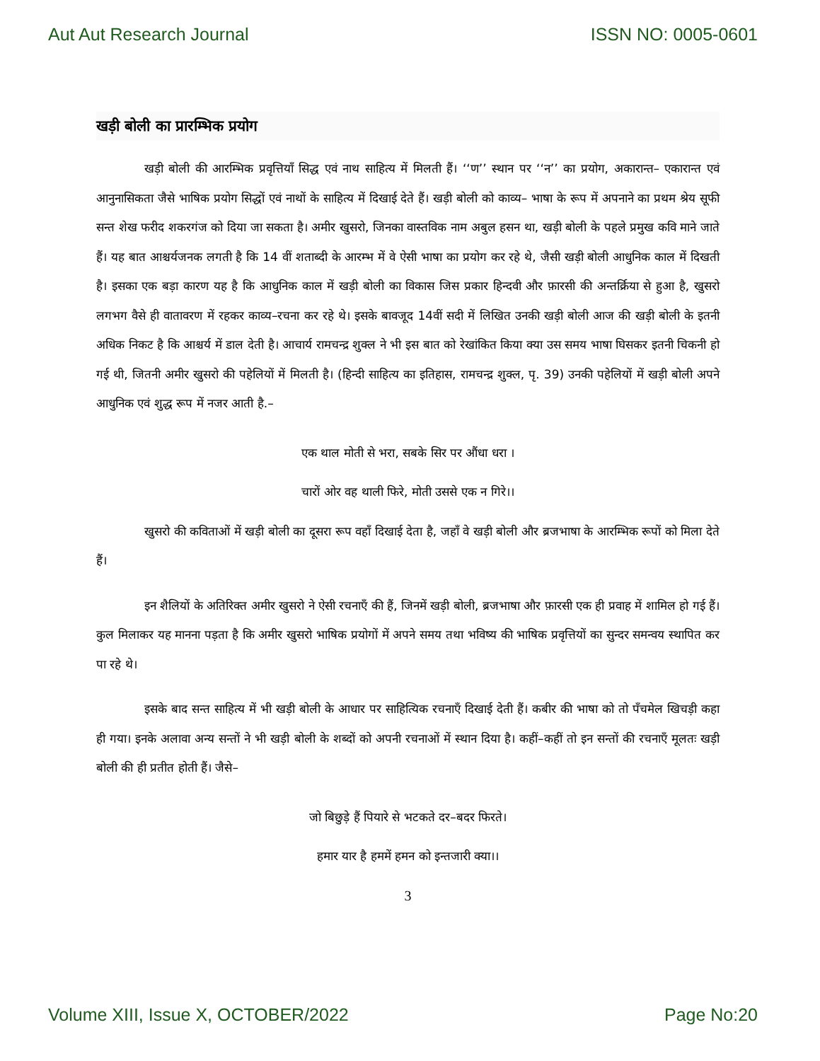Aut Aut Research Journal ISSN NO: 0005-0601
खड़ी बोली का प्रारम्भिक प्रयोग
खड़ी बोली की आरम्भिक प्रवृत्तियाँ सिद्ध एवं नाथ साहित्य में मिलती हैं। ‘‘ण’’ स्थान पर ‘‘न’’ का प्रयोग, अकारान्त– एकारान्त एवं आनुनासिकता जैसे भाषिक प्रयोग सिद्धों एवं नाथों के साहित्य में दिखाई देते हैं। खड़ी बोली को काव्य– भाषा के रूप में अपनाने का प्रथम श्रेय सूफी सन्त शेख फरीद शकरगंज को दिया जा सकता है। अमीर खुसरो, जिनका वास्तविक नाम अबुल हसन था, खड़ी बोली के पहले प्रमुख कवि माने जाते हैं। यह बात आश्चर्यजनक लगती है कि 14 वीं शताब्दी के आरम्भ में वे ऐसी भाषा का प्रयोग कर रहे थे, जैसी खड़ी बोली आधुनिक काल में दिखती है। इसका एक बड़ा कारण यह है कि आधुनिक काल में खड़ी बोली का विकास जिस प्रकार हिन्दवी और फ़ारसी की अन्तर्क्रिया से हुआ है, खुसरो लगभग वैसे ही वातावरण में रहकर काव्य–रचना कर रहे थे। इसके बावजूद 14वीं सदी में लिखित उनकी खड़ी बोली आज की खड़ी बोली के इतनी अधिक निकट है कि आश्चर्य में डाल देती है। आचार्य रामचन्द्र शुक्ल ने भी इस बात को रेखांकित किया क्या उस समय भाषा घिसकर इतनी चिकनी हो गई थी, जितनी अमीर खुसरो की पहेलियों में मिलती है। (हिन्दी साहित्य का इतिहास, रामचन्द्र शुक्ल, पृ. 39) उनकी पहेलियों में खड़ी बोली अपने आधुनिक एवं शुद्ध रूप में नजर आती है.–
एक थाल मोती से भरा, सबके सिर पर औंधा धरा ।
चारों ओर वह थाली फिरे, मोती उससे एक न गिरे।।
खुसरो की कविताओं में खड़ी बोली का दूसरा रूप वहाँ दिखाई देता है, जहाँ वे खड़ी बोली और ब्रजभाषा के आरम्भिक रूपों को मिला देते हैं।
इन शैलियों के अतिरिक्त अमीर खुसरो ने ऐसी रचनाएँ की हैं, जिनमें खड़ी बोली, ब्रजभाषा और फ़ारसी एक ही प्रवाह में शामिल हो गई हैं। कुल मिलाकर यह मानना पड़ता है कि अमीर खुसरो भाषिक प्रयोगों में अपने समय तथा भविष्य की भाषिक प्रवृत्तियों का सुन्दर समन्वय स्थापित कर पा रहे थे।
इसके बाद सन्त साहित्य में भी खड़ी बोली के आधार पर साहित्यिक रचनाएँ दिखाई देती हैं। कबीर की भाषा को तो पँचमेल खिचड़ी कहा ही गया। इनके अलावा अन्य सन्तों ने भी खड़ी बोली के शब्दों को अपनी रचनाओं में स्थान दिया है। कहीं–कहीं तो इन सन्तों की रचनाएँ मूलतः खड़ी बोली की ही प्रतीत होती हैं। जैसे–
जो बिछुड़े हैं पियारे से भटकते दर–बदर फिरते।
हमार यार है हममें हमन को इन्तजारी क्या।।
3
Volume XIII, Issue X, OCTOBER/2022 Page No:20